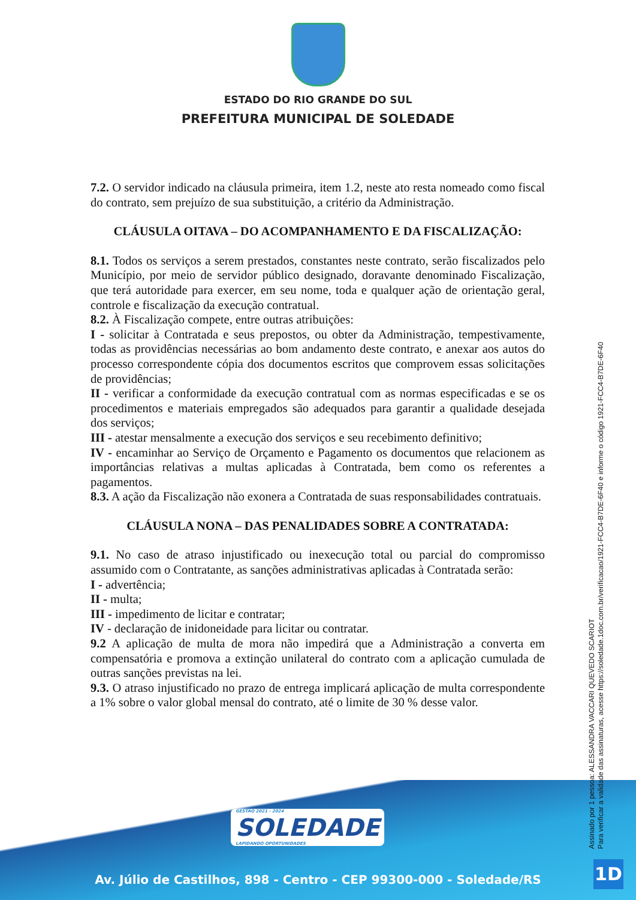ESTADO DO RIO GRANDE DO SUL
PREFEITURA MUNICIPAL DE SOLEDADE
7.2. O servidor indicado na cláusula primeira, item 1.2, neste ato resta nomeado como fiscal do contrato, sem prejuízo de sua substituição, a critério da Administração.
CLÁUSULA OITAVA – DO ACOMPANHAMENTO E DA FISCALIZAÇÃO:
8.1. Todos os serviços a serem prestados, constantes neste contrato, serão fiscalizados pelo Município, por meio de servidor público designado, doravante denominado Fiscalização, que terá autoridade para exercer, em seu nome, toda e qualquer ação de orientação geral, controle e fiscalização da execução contratual.
8.2. À Fiscalização compete, entre outras atribuições:
I - solicitar à Contratada e seus prepostos, ou obter da Administração, tempestivamente, todas as providências necessárias ao bom andamento deste contrato, e anexar aos autos do processo correspondente cópia dos documentos escritos que comprovem essas solicitações de providências;
II - verificar a conformidade da execução contratual com as normas especificadas e se os procedimentos e materiais empregados são adequados para garantir a qualidade desejada dos serviços;
III - atestar mensalmente a execução dos serviços e seu recebimento definitivo;
IV - encaminhar ao Serviço de Orçamento e Pagamento os documentos que relacionem as importâncias relativas a multas aplicadas à Contratada, bem como os referentes a pagamentos.
8.3. A ação da Fiscalização não exonera a Contratada de suas responsabilidades contratuais.
CLÁUSULA NONA – DAS PENALIDADES SOBRE A CONTRATADA:
9.1. No caso de atraso injustificado ou inexecução total ou parcial do compromisso assumido com o Contratante, as sanções administrativas aplicadas à Contratada serão:
I - advertência;
II - multa;
III - impedimento de licitar e contratar;
IV - declaração de inidoneidade para licitar ou contratar.
9.2 A aplicação de multa de mora não impedirá que a Administração a converta em compensatória e promova a extinção unilateral do contrato com a aplicação cumulada de outras sanções previstas na lei.
9.3. O atraso injustificado no prazo de entrega implicará aplicação de multa correspondente a 1% sobre o valor global mensal do contrato, até o limite de 30 % desse valor.
GESTÃO 2021 - 2024
SOLEDADE
LAPIDANDO OPORTUNIDADES
Av. Júlio de Castilhos, 898 - Centro - CEP 99300-000 - Soledade/RS
Assinado por 1 pessoa: ALESSANDRA VACCARI QUEVEDO SCARIOT
Para verificar a validade das assinaturas, acesse https://soledade.1doc.com.br/verificacao/1921-FCC4-B7DE-6F40 e informe o código 1921-FCC4-B7DE-6F40
1D